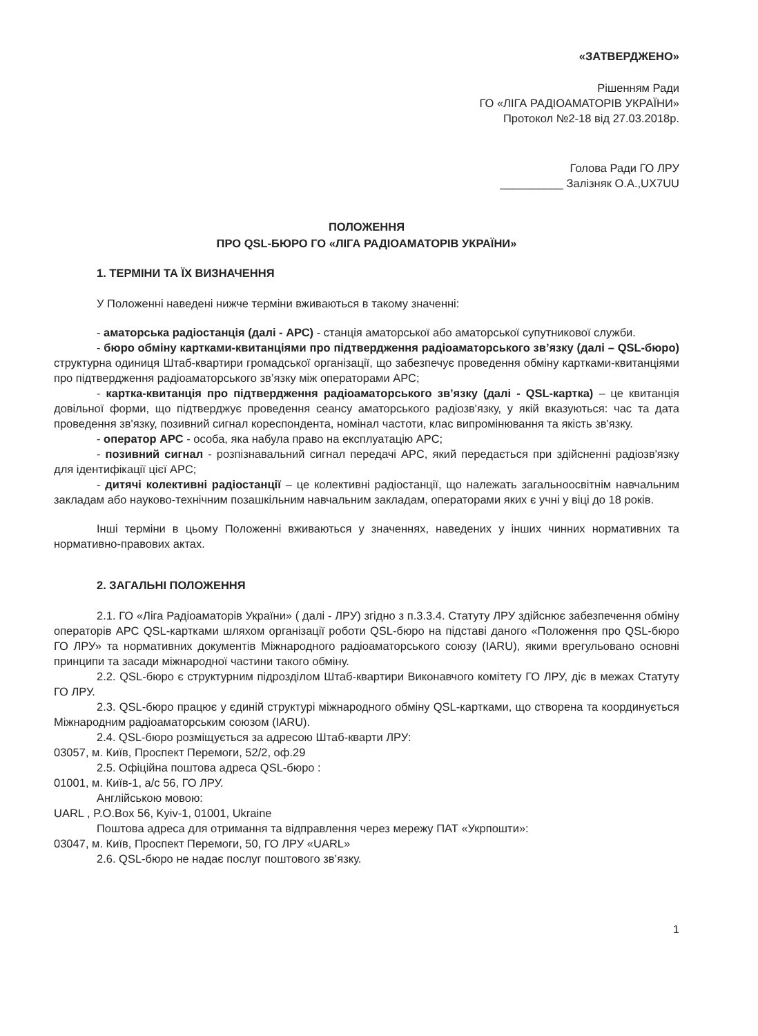«ЗАТВЕРДЖЕНО»
Рішенням Ради
ГО «ЛІГА РАДІОАМАТОРІВ УКРАЇНИ»
Протокол №2-18 від 27.03.2018р.
Голова Ради ГО ЛРУ
__________ Залізняк О.А.,UX7UU
ПОЛОЖЕННЯ
ПРО QSL-БЮРО ГО «ЛІГА РАДІОАМАТОРІВ УКРАЇНИ»
1. ТЕРМІНИ ТА ЇХ ВИЗНАЧЕННЯ
У Положенні наведені нижче терміни вживаються в такому значенні:
- аматорська радіостанція (далі - АРС) - станція аматорської або аматорської супутникової служби.
- бюро обміну картками-квитанціями про підтвердження радіоаматорського зв’язку (далі – QSL-бюро) структурна одиниця Штаб-квартири громадської організації, що забезпечує проведення обміну картками-квитанціями про підтвердження радіоаматорського зв’язку між операторами АРС;
- картка-квитанція про підтвердження радіоаматорського зв’язку (далі - QSL-картка) – це квитанція довільної форми, що підтверджує проведення сеансу аматорського радіозв'язку, у якій вказуються: час та дата проведення зв'язку, позивний сигнал кореспондента, номінал частоти, клас випромінювання та якість зв'язку.
- оператор АРС - особа, яка набула право на експлуатацію АРС;
- позивний сигнал - розпізнавальний сигнал передачі АРС, який передається при здійсненні радіозв'язку для ідентифікації цієї АРС;
- дитячі колективні радіостанції – це колективні радіостанції, що належать загальноосвітнім навчальним закладам або науково-технічним позашкільним навчальним закладам, операторами яких є учні у віці до 18 років.
Інші терміни в цьому Положенні вживаються у значеннях, наведених у інших чинних нормативних та нормативно-правових актах.
2. ЗАГАЛЬНІ ПОЛОЖЕННЯ
2.1. ГО «Ліга Радіоаматорів України» ( далі - ЛРУ) згідно з п.3.3.4. Статуту ЛРУ здійснює забезпечення обміну операторів АРС QSL-картками шляхом організації роботи QSL-бюро на підставі даного «Положення про QSL-бюро ГО ЛРУ» та нормативних документів Міжнародного радіоаматорського союзу (IARU), якими врегульовано основні принципи та засади міжнародної частини такого обміну.
2.2. QSL-бюро є структурним підрозділом Штаб-квартири Виконавчого комітету ГО ЛРУ, діє в межах Статуту ГО ЛРУ.
2.3. QSL-бюро працює у єдиній структурі міжнародного обміну QSL-картками, що створена та координується Міжнародним радіоаматорським союзом (IARU).
2.4. QSL-бюро розміщується за адресою Штаб-кварти ЛРУ:
03057, м. Київ, Проспект Перемоги, 52/2, оф.29
2.5. Офіційна поштова адреса QSL-бюро :
01001, м. Київ-1, а/с 56, ГО ЛРУ.
Англійською мовою:
UARL , P.O.Box 56, Kyiv-1, 01001, Ukraine
Поштова адреса для отримання та відправлення через мережу ПАТ «Укрпошти»:
03047, м. Київ, Проспект Перемоги, 50, ГО ЛРУ «UARL»
2.6. QSL-бюро не надає послуг поштового зв’язку.
1